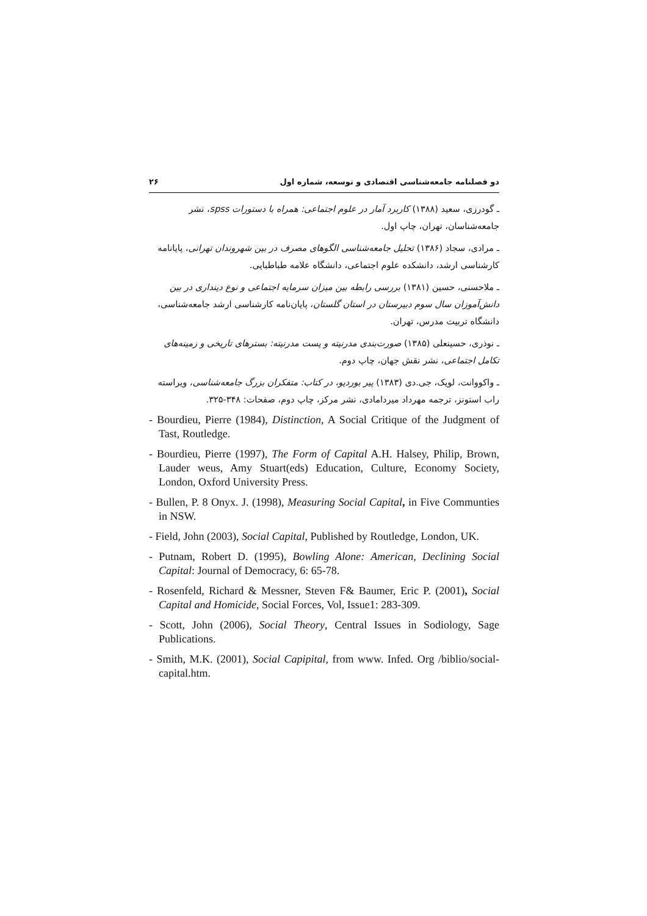دو فصلنامه جامعه‌شناسی اقتصادی و توسعه، شماره اول ۲۶
ـ گودرزی، سعید (۱۳۸۸) کاربرد آمار در علوم اجتماعی: همراه با دستورات spss، نشر جامعه‌شناسان، تهران، چاپ اول.
ـ مرادی، سجاد (۱۳۸۶) تحلیل جامعه‌شناسی الگوهای مصرف در بین شهروندان تهرانی، پایانامه کارشناسی ارشد، دانشکده علوم اجتماعی، دانشگاه علامه طباطبایی.
ـ ملاحسنی، حسین (۱۳۸۱) بررسی رابطه بین میزان سرمایه اجتماعی و نوع دینداری در بین دانش‌آموزان سال سوم دبیرستان در استان گلستان، پایان‌نامه کارشناسی ارشد جامعه‌شناسی، دانشگاه تربیت مدرس، تهران.
ـ نوذری، حسینعلی (۱۳۸۵) صورت‌بندی مدرنیته و پست مدرنیته: بسترهای تاریخی و زمینه‌های تکامل اجتماعی، نشر نقش جهان، چاپ دوم.
ـ واکووانت، لویک، جی.دی (۱۳۸۳) پیر بوردیو، در کتاب: متفکران بزرگ جامعه‌شناسی، ویراسته راب استونز، ترجمه مهرداد میردامادی، نشر مرکز، چاپ دوم، صفحات: ۳۴۸-۳۲۵.
- Bourdieu, Pierre (1984), Distinction, A Social Critique of the Judgment of Tast, Routledge.
- Bourdieu, Pierre (1997), The Form of Capital A.H. Halsey, Philip, Brown, Lauder weus, Amy Stuart(eds) Education, Culture, Economy Society, London, Oxford University Press.
- Bullen, P. 8 Onyx. J. (1998), Measuring Social Capital, in Five Communties in NSW.
- Field, John (2003), Social Capital, Published by Routledge, London, UK.
- Putnam, Robert D. (1995), Bowling Alone: American, Declining Social Capital: Journal of Democracy, 6: 65-78.
- Rosenfeld, Richard & Messner, Steven F& Baumer, Eric P. (2001), Social Capital and Homicide, Social Forces, Vol, Issue1: 283-309.
- Scott, John (2006), Social Theory, Central Issues in Sodiology, Sage Publications.
- Smith, M.K. (2001), Social Capipital, from www. Infed. Org /biblio/social-capital.htm.